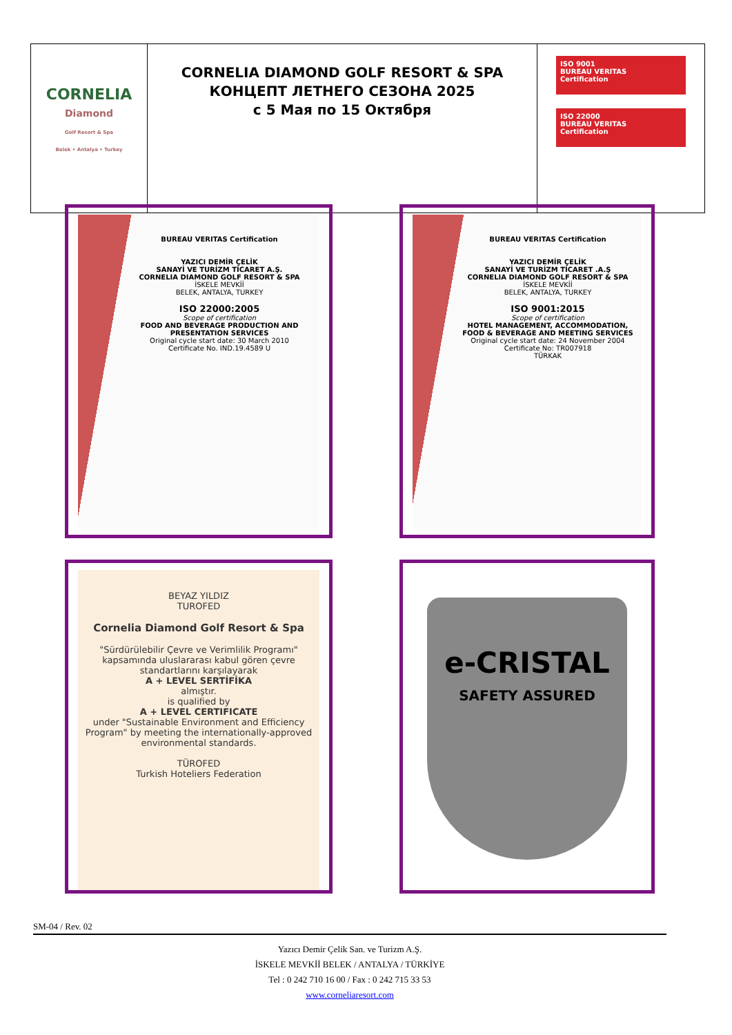| CORNELIA Diamond Golf Resort & Spa Belek • Antalya • Turkey | CORNELIA DIAMOND GOLF RESORT & SPA КОНЦЕПТ ЛЕТНЕГО СЕЗОНА 2025 с 5 Мая по 15 Октября | ISO 9001 BUREAU VERITAS Certification ISO 22000 BUREAU VERITAS Certification |
BUREAU VERITAS Certification
YAZICI DEMİR ÇELİK
SANAYİ VE TURİZM TİCARET A.Ş.
CORNELIA DIAMOND GOLF RESORT & SPA
İSKELE MEVKİİ
BELEK, ANTALYA, TURKEY
ISO 22000:2005
Scope of certification
FOOD AND BEVERAGE PRODUCTION AND PRESENTATION SERVICES
Original cycle start date: 30 March 2010
Certificate No. IND.19.4589 U
BUREAU VERITAS Certification
YAZICI DEMİR ÇELİK
SANAYİ VE TURİZM TİCARET .A.Ş
CORNELIA DIAMOND GOLF RESORT & SPA
İSKELE MEVKİİ
BELEK, ANTALYA, TURKEY
ISO 9001:2015
Scope of certification
HOTEL MANAGEMENT, ACCOMMODATION, FOOD & BEVERAGE AND MEETING SERVICES
Original cycle start date: 24 November 2004
Certificate No: TR007918
TÜRKAK
BEYAZ YILDIZ
TUROFED
Cornelia Diamond Golf Resort & Spa
"Sürdürülebilir Çevre ve Verimlilik Programı" kapsamında uluslararası kabul gören çevre standartlarını karşılayarak
A + LEVEL SERTİFİKA
almıştır.
is qualified by
A + LEVEL CERTIFICATE
under "Sustainable Environment and Efficiency Program" by meeting the internationally-approved environmental standards.
TÜROFED
Turkish Hoteliers Federation
e-CRISTAL
SAFETY ASSURED
SM-04 / Rev. 02
Yazıcı Demir Çelik San. ve Turizm A.Ş.
İSKELE MEVKİİ BELEK / ANTALYA / TÜRKİYE
Tel : 0 242 710 16 00 / Fax : 0 242 715 33 53
www.corneliaresort.com